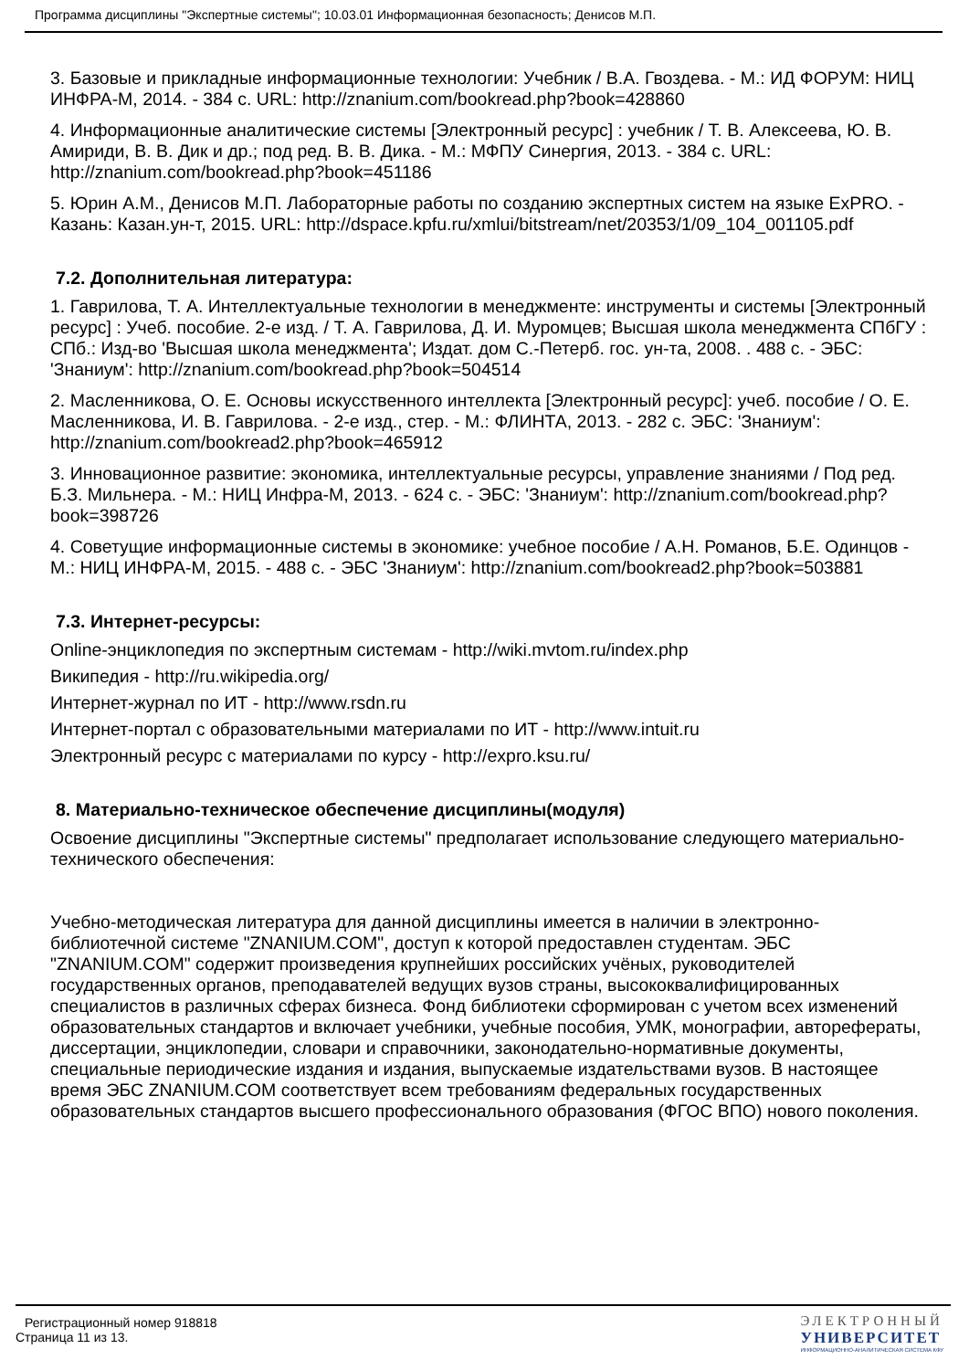Программа дисциплины "Экспертные системы"; 10.03.01 Информационная безопасность; Денисов М.П.
3. Базовые и прикладные информационные технологии: Учебник / В.А. Гвоздева. - М.: ИД ФОРУМ: НИЦ ИНФРА-М, 2014. - 384 с. URL: http://znanium.com/bookread.php?book=428860
4. Информационные аналитические системы [Электронный ресурс] : учебник / Т. В. Алексеева, Ю. В. Амириди, В. В. Дик и др.; под ред. В. В. Дика. - М.: МФПУ Синергия, 2013. - 384 с. URL: http://znanium.com/bookread.php?book=451186
5. Юрин А.М., Денисов М.П. Лабораторные работы по созданию экспертных систем на языке ExPRO. - Казань: Казан.ун-т, 2015. URL: http://dspace.kpfu.ru/xmlui/bitstream/net/20353/1/09_104_001105.pdf
7.2. Дополнительная литература:
1. Гаврилова, Т. А. Интеллектуальные технологии в менеджменте: инструменты и системы [Электронный ресурс] : Учеб. пособие. 2-е изд. / Т. А. Гаврилова, Д. И. Муромцев; Высшая школа менеджмента СПбГУ : СПб.: Изд-во 'Высшая школа менеджмента'; Издат. дом С.-Петерб. гос. ун-та, 2008. . 488 с. - ЭБС: 'Знаниум': http://znanium.com/bookread.php?book=504514
2. Масленникова, О. Е. Основы искусственного интеллекта [Электронный ресурс]: учеб. пособие / О. Е. Масленникова, И. В. Гаврилова. - 2-е изд., стер. - М.: ФЛИНТА, 2013. - 282 с. ЭБС: 'Знаниум': http://znanium.com/bookread2.php?book=465912
3. Инновационное развитие: экономика, интеллектуальные ресурсы, управление знаниями / Под ред. Б.З. Мильнера. - М.: НИЦ Инфра-М, 2013. - 624 с. - ЭБС: 'Знаниум': http://znanium.com/bookread.php?book=398726
4. Советущие информационные системы в экономике: учебное пособие / А.Н. Романов, Б.Е. Одинцов - М.: НИЦ ИНФРА-М, 2015. - 488 с. - ЭБС 'Знаниум': http://znanium.com/bookread2.php?book=503881
7.3. Интернет-ресурсы:
Online-энциклопедия по экспертным системам - http://wiki.mvtom.ru/index.php
Википедия - http://ru.wikipedia.org/
Интернет-журнал по ИТ - http://www.rsdn.ru
Интернет-портал с образовательными материалами по ИТ - http://www.intuit.ru
Электронный ресурс с материалами по курсу - http://expro.ksu.ru/
8. Материально-техническое обеспечение дисциплины(модуля)
Освоение дисциплины "Экспертные системы" предполагает использование следующего материально-технического обеспечения:
Учебно-методическая литература для данной дисциплины имеется в наличии в электронно-библиотечной системе "ZNANIUM.COM", доступ к которой предоставлен студентам. ЭБС "ZNANIUM.COM" содержит произведения крупнейших российских учёных, руководителей государственных органов, преподавателей ведущих вузов страны, высококвалифицированных специалистов в различных сферах бизнеса. Фонд библиотеки сформирован с учетом всех изменений образовательных стандартов и включает учебники, учебные пособия, УМК, монографии, авторефераты, диссертации, энциклопедии, словари и справочники, законодательно-нормативные документы, специальные периодические издания и издания, выпускаемые издательствами вузов. В настоящее время ЭБС ZNANIUM.COM соответствует всем требованиям федеральных государственных образовательных стандартов высшего профессионального образования (ФГОС ВПО) нового поколения.
Регистрационный номер 918818
Страница 11 из 13.
ЭЛЕКТРОННЫЙ
УНИВЕРСИТЕТ
ИНФОРМАЦИОННО-АНАЛИТИЧЕСКАЯ СИСТЕМА КФУ